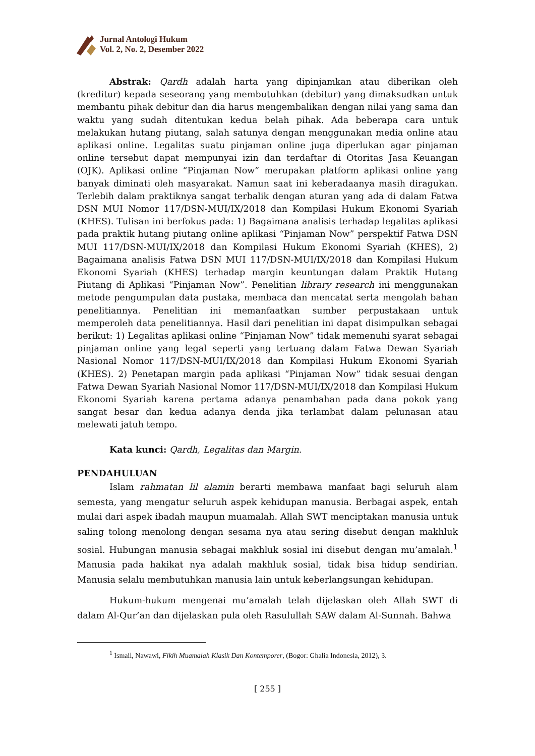Jurnal Antologi Hukum
Vol. 2, No. 2, Desember 2022
Abstrak: Qardh adalah harta yang dipinjamkan atau diberikan oleh (kreditur) kepada seseorang yang membutuhkan (debitur) yang dimaksudkan untuk membantu pihak debitur dan dia harus mengembalikan dengan nilai yang sama dan waktu yang sudah ditentukan kedua belah pihak. Ada beberapa cara untuk melakukan hutang piutang, salah satunya dengan menggunakan media online atau aplikasi online. Legalitas suatu pinjaman online juga diperlukan agar pinjaman online tersebut dapat mempunyai izin dan terdaftar di Otoritas Jasa Keuangan (OJK). Aplikasi online “Pinjaman Now” merupakan platform aplikasi online yang banyak diminati oleh masyarakat. Namun saat ini keberadaanya masih diragukan. Terlebih dalam praktiknya sangat terbalik dengan aturan yang ada di dalam Fatwa DSN MUI Nomor 117/DSN-MUI/IX/2018 dan Kompilasi Hukum Ekonomi Syariah (KHES). Tulisan ini berfokus pada: 1) Bagaimana analisis terhadap legalitas aplikasi pada praktik hutang piutang online aplikasi “Pinjaman Now” perspektif Fatwa DSN MUI 117/DSN-MUI/IX/2018 dan Kompilasi Hukum Ekonomi Syariah (KHES), 2) Bagaimana analisis Fatwa DSN MUI 117/DSN-MUI/IX/2018 dan Kompilasi Hukum Ekonomi Syariah (KHES) terhadap margin keuntungan dalam Praktik Hutang Piutang di Aplikasi “Pinjaman Now”. Penelitian library research ini menggunakan metode pengumpulan data pustaka, membaca dan mencatat serta mengolah bahan penelitiannya. Penelitian ini memanfaatkan sumber perpustakaan untuk memperoleh data penelitiannya. Hasil dari penelitian ini dapat disimpulkan sebagai berikut: 1) Legalitas aplikasi online “Pinjaman Now” tidak memenuhi syarat sebagai pinjaman online yang legal seperti yang tertuang dalam Fatwa Dewan Syariah Nasional Nomor 117/DSN-MUI/IX/2018 dan Kompilasi Hukum Ekonomi Syariah (KHES). 2) Penetapan margin pada aplikasi “Pinjaman Now” tidak sesuai dengan Fatwa Dewan Syariah Nasional Nomor 117/DSN-MUI/IX/2018 dan Kompilasi Hukum Ekonomi Syariah karena pertama adanya penambahan pada dana pokok yang sangat besar dan kedua adanya denda jika terlambat dalam pelunasan atau melewati jatuh tempo.
Kata kunci: Qardh, Legalitas dan Margin.
PENDAHULUAN
Islam rahmatan lil alamin berarti membawa manfaat bagi seluruh alam semesta, yang mengatur seluruh aspek kehidupan manusia. Berbagai aspek, entah mulai dari aspek ibadah maupun muamalah. Allah SWT menciptakan manusia untuk saling tolong menolong dengan sesama nya atau sering disebut dengan makhluk sosial. Hubungan manusia sebagai makhluk sosial ini disebut dengan mu’amalah.<sup>1</sup> Manusia pada hakikat nya adalah makhluk sosial, tidak bisa hidup sendirian. Manusia selalu membutuhkan manusia lain untuk keberlangsungan kehidupan.
Hukum-hukum mengenai mu’amalah telah dijelaskan oleh Allah SWT di dalam Al-Qur’an dan dijelaskan pula oleh Rasulullah SAW dalam Al-Sunnah. Bahwa
<sup>1</sup> Ismail, Nawawi, Fikih Muamalah Klasik Dan Kontemporer, (Bogor: Ghalia Indonesia, 2012), 3.
[ 255 ]